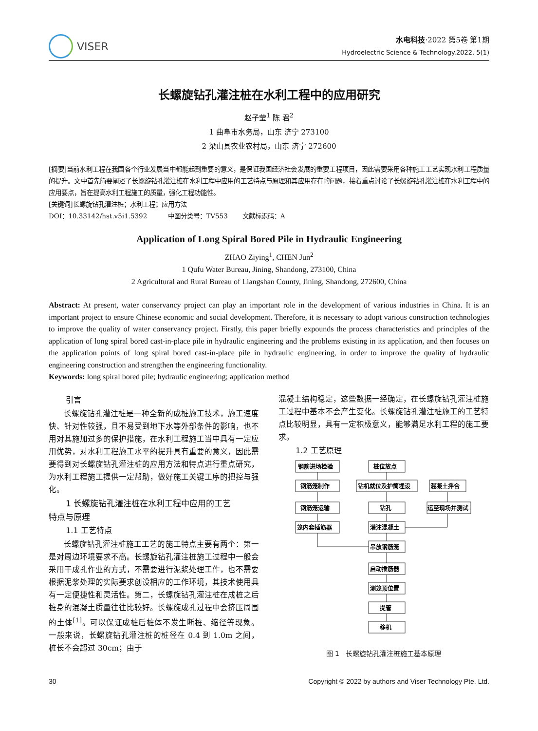VISER
水电科技·2022 第5卷 第1期
Hydroelectric Science & Technology.2022, 5(1)
长螺旋钻孔灌注桩在水利工程中的应用研究
赵子莹<sup>1</sup> 陈 君<sup>2</sup>
1 曲阜市水务局，山东 济宁 273100
2 梁山县农业农村局，山东 济宁 272600
[摘要]当前水利工程在我国各个行业发展当中都能起到重要的意义，是保证我国经济社会发展的重要工程项目，因此需要采用各种施工工艺实现水利工程质量的提升。文中首先简要阐述了长螺旋钻孔灌注桩在水利工程中应用的工艺特点与原理和其应用存在的问题，接着重点讨论了长螺旋钻孔灌注桩在水利工程中的应用要点，旨在提高水利工程施工的质量，强化工程功能性。
[关键词]长螺旋钻孔灌注桩；水利工程；应用方法
DOI：10.33142/hst.v5i1.5392 中图分类号：TV553 文献标识码：A
Application of Long Spiral Bored Pile in Hydraulic Engineering
ZHAO Ziying<sup>1</sup>, CHEN Jun<sup>2</sup>
1 Qufu Water Bureau, Jining, Shandong, 273100, China
2 Agricultural and Rural Bureau of Liangshan County, Jining, Shandong, 272600, China
Abstract: At present, water conservancy project can play an important role in the development of various industries in China. It is an important project to ensure Chinese economic and social development. Therefore, it is necessary to adopt various construction technologies to improve the quality of water conservancy project. Firstly, this paper briefly expounds the process characteristics and principles of the application of long spiral bored cast-in-place pile in hydraulic engineering and the problems existing in its application, and then focuses on the application points of long spiral bored cast-in-place pile in hydraulic engineering, in order to improve the quality of hydraulic engineering construction and strengthen the engineering functionality.
Keywords: long spiral bored pile; hydraulic engineering; application method
引言
长螺旋钻孔灌注桩是一种全新的成桩施工技术，施工速度快、针对性较强，且不易受到地下水等外部条件的影响，也不用对其施加过多的保护措施，在水利工程施工当中具有一定应用优势，对水利工程施工水平的提升具有重要的意义，因此需要得到对长螺旋钻孔灌注桩的应用方法和特点进行重点研究，为水利工程施工提供一定帮助，做好施工关键工序的把控与强化。
1 长螺旋钻孔灌注桩在水利工程中应用的工艺
特点与原理
1.1 工艺特点
长螺旋钻孔灌注桩施工工艺的施工特点主要有两个：第一是对周边环境要求不高。长螺旋钻孔灌注桩施工过程中一般会采用干成孔作业的方式，不需要进行泥浆处理工作，也不需要根据泥浆处理的实际要求创设相应的工作环境，其技术使用具有一定便捷性和灵活性。第二，长螺旋钻孔灌注桩在成桩之后桩身的混凝土质量往往比较好。长螺旋成孔过程中会挤压周围的土体<sup>[1]</sup>。可以保证成桩后桩体不发生断桩、缩径等现象。一般来说，长螺旋钻孔灌注桩的桩径在 0.4 到 1.0m 之间，桩长不会超过 30cm；由于
混凝土结构稳定，这些数据一经确定，在长螺旋钻孔灌注桩施工过程中基本不会产生变化。长螺旋钻孔灌注桩施工的工艺特点比较明显，具有一定积极意义，能够满足水利工程的施工要求。
1.2 工艺原理
钢筋进场检验
桩位放点
钢筋笼制作
钻机就位及护筒埋设
混凝土拌合
钢筋笼运输
钻孔
运至现场并测试
笼内套插筋器
灌注混凝土
吊放钢筋笼
启动插筋器
测笼顶位置
提管
移机
图 1 长螺旋钻孔灌注桩施工基本原理
30 Copyright © 2022 by authors and Viser Technology Pte. Ltd.